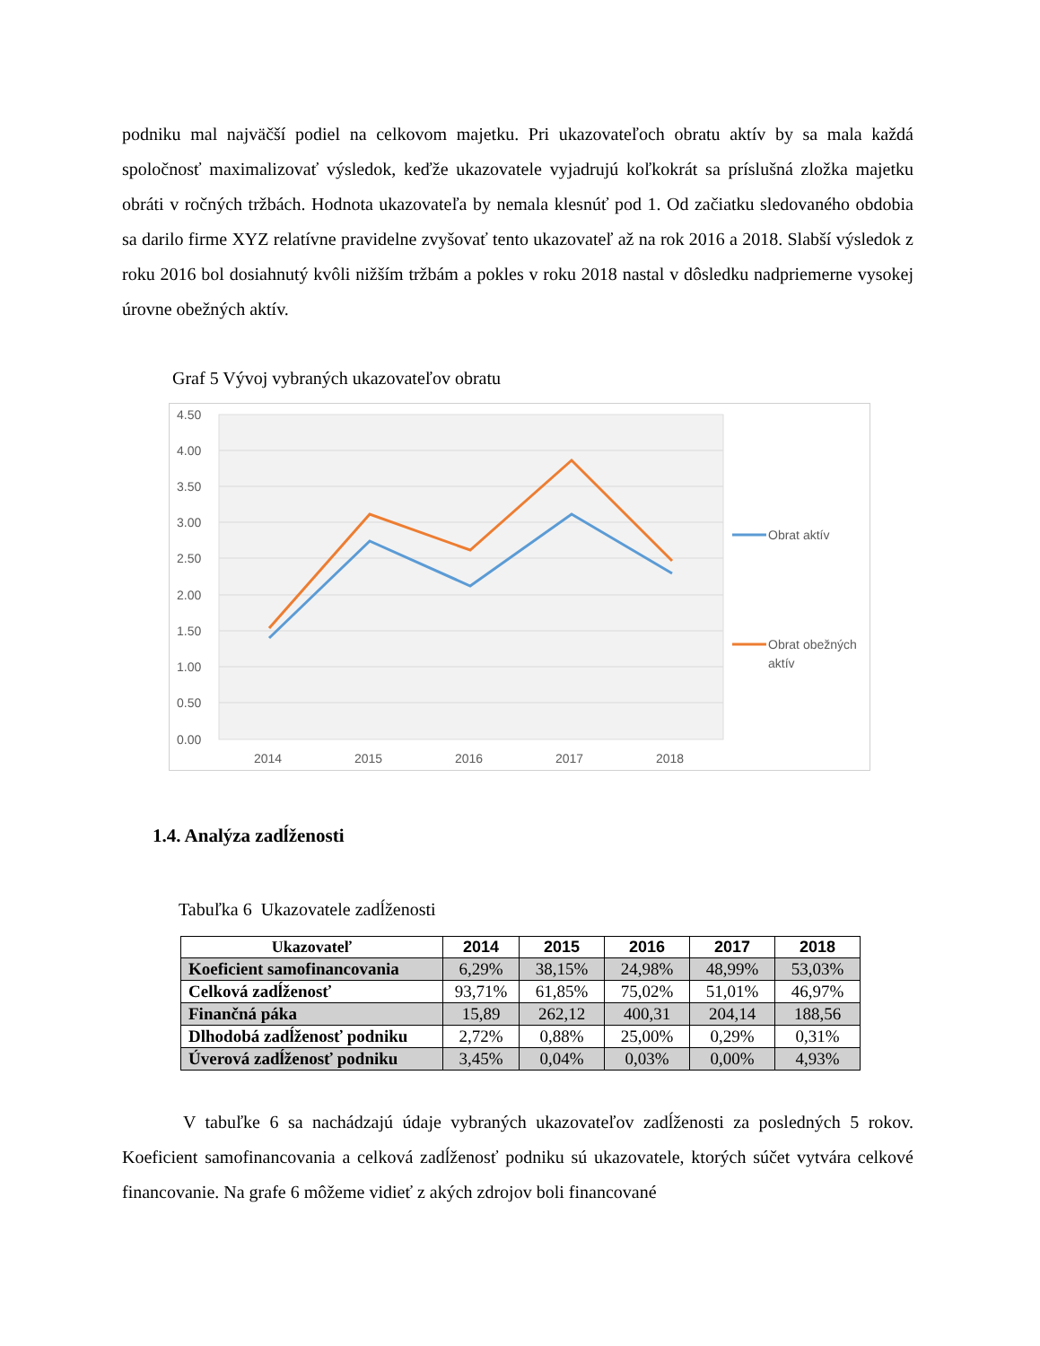podniku mal najväčší podiel na celkovom majetku. Pri ukazovateľoch obratu aktív by sa mala každá spoločnosť maximalizovať výsledok, keďže ukazovatele vyjadrujú koľkokrát sa príslušná zložka majetku obráti v ročných tržbách. Hodnota ukazovateľa by nemala klesnúť pod 1. Od začiatku sledovaného obdobia sa darilo firme XYZ relatívne pravidelne zvyšovať tento ukazovateľ až na rok 2016 a 2018. Slabší výsledok z roku 2016 bol dosiahnutý kvôli nižším tržbám a pokles v roku 2018 nastal v dôsledku nadpriemerne vysokej úrovne obežných aktív.
Graf 5 Vývoj vybraných ukazovateľov obratu
4.50
4.00
3.50
3.00
2.50
2.00
1.50
1.00
0.50
0.00
2014
2015
2016
2017
2018
Obrat aktív
Obrat obežných
aktív
1.4. Analýza zadĺženosti
Tabuľka 6 Ukazovatele zadĺženosti
| Ukazovateľ | 2014 | 2015 | 2016 | 2017 | 2018 |
| --- | --- | --- | --- | --- | --- |
| Koeficient samofinancovania | 6,29% | 38,15% | 24,98% | 48,99% | 53,03% |
| Celková zadĺženosť | 93,71% | 61,85% | 75,02% | 51,01% | 46,97% |
| Finančná páka | 15,89 | 262,12 | 400,31 | 204,14 | 188,56 |
| Dlhodobá zadĺženosť podniku | 2,72% | 0,88% | 25,00% | 0,29% | 0,31% |
| Úverová zadĺženosť podniku | 3,45% | 0,04% | 0,03% | 0,00% | 4,93% |
V tabuľke 6 sa nachádzajú údaje vybraných ukazovateľov zadĺženosti za posledných 5 rokov. Koeficient samofinancovania a celková zadĺženosť podniku sú ukazovatele, ktorých súčet vytvára celkové financovanie. Na grafe 6 môžeme vidieť z akých zdrojov boli financované